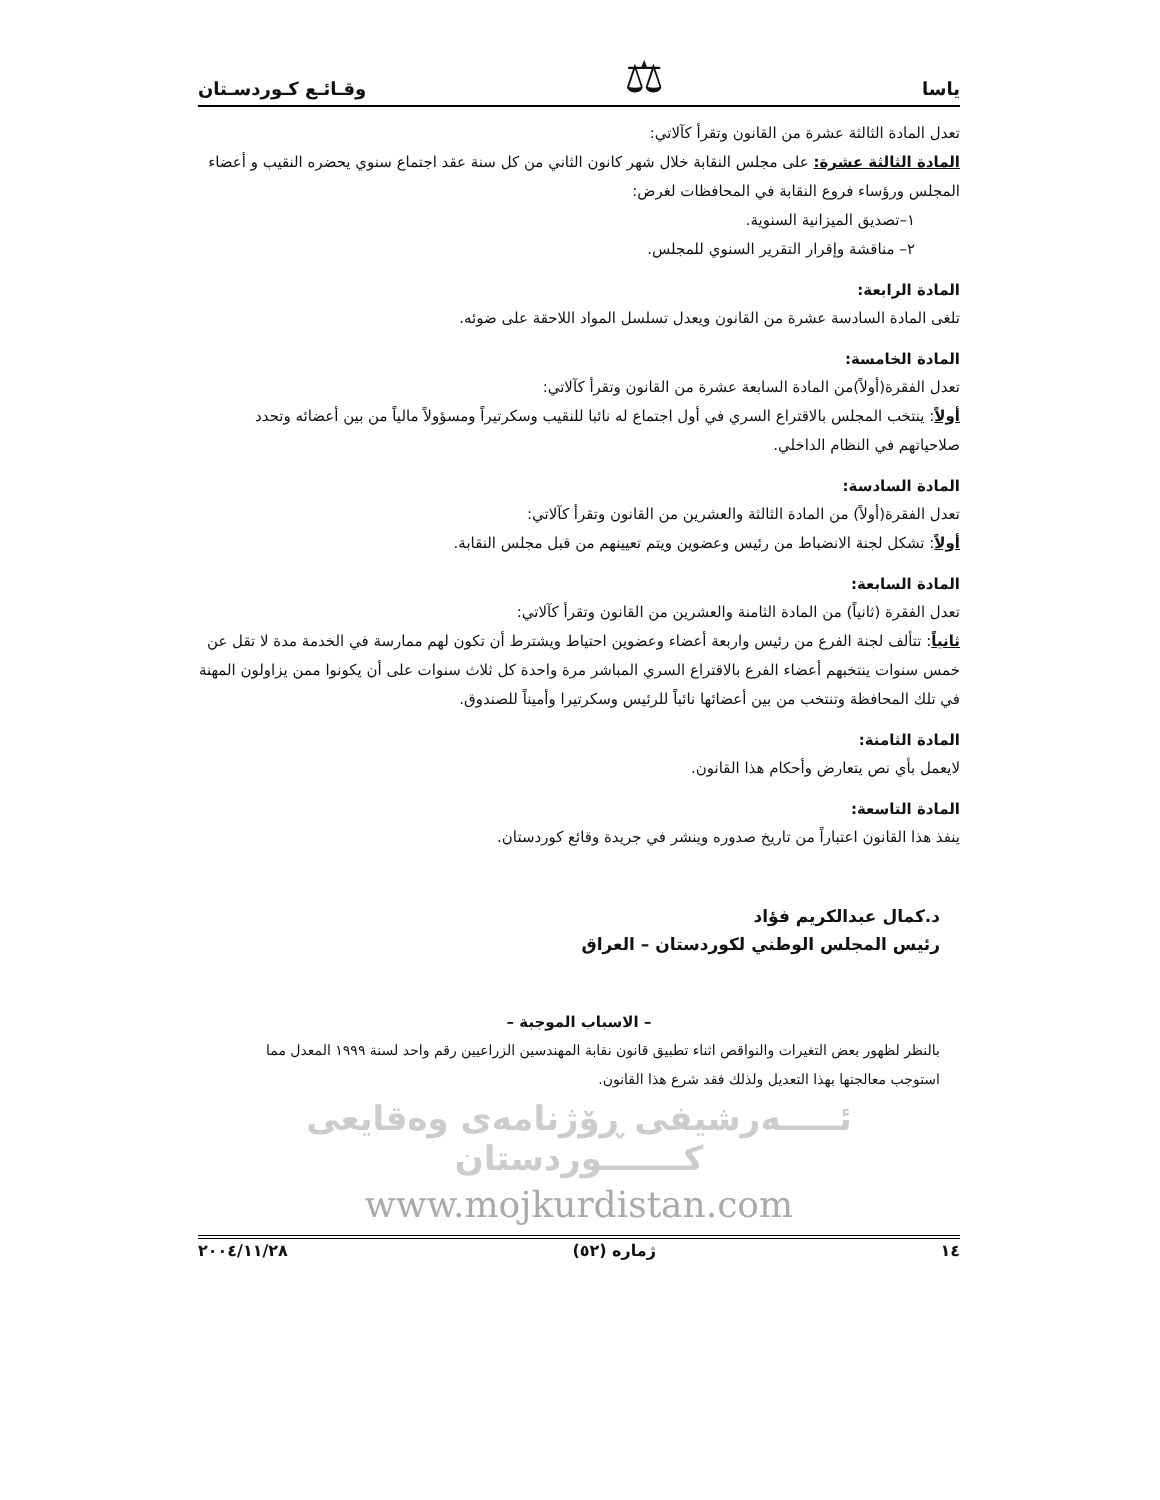ياسا ⚖ وقـائـع كـوردسـتان
تعدل المادة الثالثة عشرة من القانون وتقرأ كآلاتي:
المادة الثالثة عشرة: على مجلس النقابة خلال شهر كانون الثاني من كل سنة عقد اجتماع سنوي يحضره النقيب و أعضاء المجلس ورؤساء فروع النقابة في المحافظات لغرض:
١–تصديق الميزانية السنوية.
٢– مناقشة وإقرار التقرير السنوي للمجلس.
المادة الرابعة:
تلغى المادة السادسة عشرة من القانون ويعدل تسلسل المواد اللاحقة على ضوئه.
المادة الخامسة:
تعدل الفقرة(أولاً)من المادة السابعة عشرة من القانون وتقرأ كآلاتي:
أولاً: ينتخب المجلس بالاقتراع السري في أول اجتماع له نائبا للنقيب وسكرتيراً ومسؤولاً مالياً من بين أعضائه وتحدد صلاحياتهم في النظام الداخلي.
المادة السادسة:
تعدل الفقرة(أولاً) من المادة الثالثة والعشرين من القانون وتقرأ كآلاتي:
أولاً: تشكل لجنة الانضباط من رئيس وعضوين ويتم تعيينهم من قبل مجلس النقابة.
المادة السابعة:
تعدل الفقرة (ثانياً) من المادة الثامنة والعشرين من القانون وتقرأ كآلاتي:
ثانياً: تتألف لجنة الفرع من رئيس واربعة أعضاء وعضوين احتياط ويشترط أن تكون لهم ممارسة في الخدمة مدة لا تقل عن خمس سنوات ينتخبهم أعضاء الفرع بالاقتراع السري المباشر مرة واحدة كل ثلاث سنوات على أن يكونوا ممن يزاولون المهنة في تلك المحافظة وتنتخب من بين أعضائها نائباً للرئيس وسكرتيرا وأميناً للصندوق.
المادة الثامنة:
لايعمل بأي نص يتعارض وأحكام هذا القانون.
المادة التاسعة:
ينفذ هذا القانون اعتباراً من تاريخ صدوره وينشر في جريدة وقائع كوردستان.
د.كمال عبدالكريم فؤاد
رئيس المجلس الوطني لكوردستان – العراق
– الاسباب الموجبة –
بالنظر لظهور بعض التغيرات والنواقص اثناء تطبيق قانون نقابة المهندسين الزراعيين رقم واحد لسنة ١٩٩٩ المعدل مما استوجب معالجتها بهذا التعديل ولذلك فقد شرع هذا القانون.
ئـــــەرشيفی ڕۆژنامەی وەقايعی كـــــــوردستان
www.mojkurdistan.com
١٤ ژمارە (٥٢) ٢٠٠٤/١١/٢٨